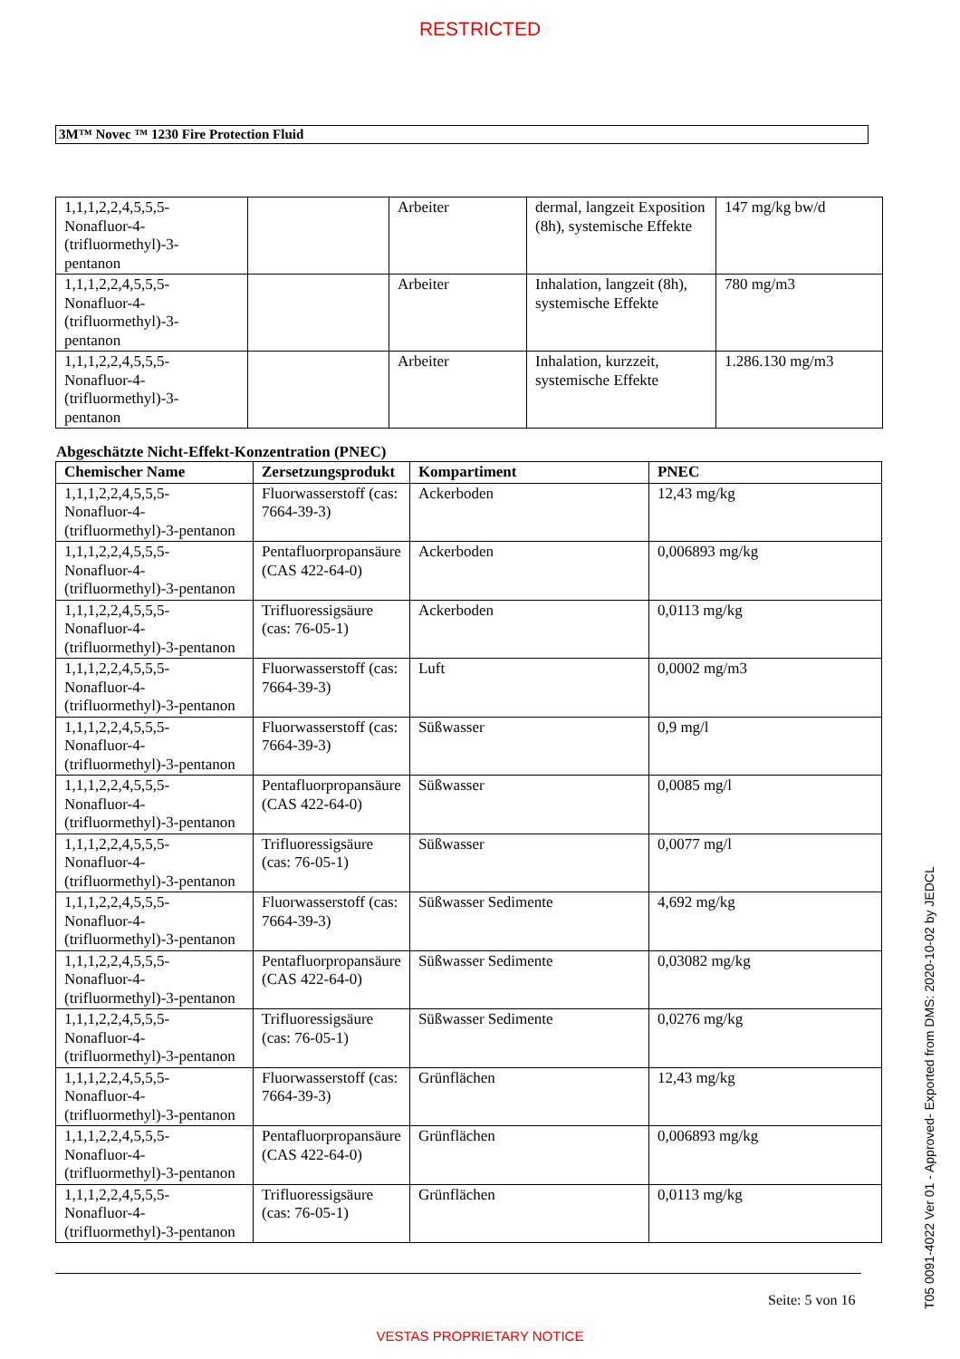RESTRICTED
3M™ Novec ™ 1230 Fire Protection Fluid
| 1,1,1,2,2,4,5,5,5- Nonafluor-4- (trifluormethyl)-3- pentanon | | Arbeiter | dermal, langzeit Exposition (8h), systemische Effekte | 147 mg/kg bw/d |
| 1,1,1,2,2,4,5,5,5- Nonafluor-4- (trifluormethyl)-3- pentanon | | Arbeiter | Inhalation, langzeit (8h), systemische Effekte | 780 mg/m3 |
| 1,1,1,2,2,4,5,5,5- Nonafluor-4- (trifluormethyl)-3- pentanon | | Arbeiter | Inhalation, kurzzeit, systemische Effekte | 1.286.130 mg/m3 |
Abgeschätzte Nicht-Effekt-Konzentration (PNEC)
| Chemischer Name | Zersetzungsprodukt | Kompartiment | PNEC |
| --- | --- | --- | --- |
| 1,1,1,2,2,4,5,5,5- Nonafluor-4- (trifluormethyl)-3-pentanon | Fluorwasserstoff (cas: 7664-39-3) | Ackerboden | 12,43 mg/kg |
| 1,1,1,2,2,4,5,5,5- Nonafluor-4- (trifluormethyl)-3-pentanon | Pentafluorpropansäure (CAS 422-64-0) | Ackerboden | 0,006893 mg/kg |
| 1,1,1,2,2,4,5,5,5- Nonafluor-4- (trifluormethyl)-3-pentanon | Trifluoressigsäure (cas: 76-05-1) | Ackerboden | 0,0113 mg/kg |
| 1,1,1,2,2,4,5,5,5- Nonafluor-4- (trifluormethyl)-3-pentanon | Fluorwasserstoff (cas: 7664-39-3) | Luft | 0,0002 mg/m3 |
| 1,1,1,2,2,4,5,5,5- Nonafluor-4- (trifluormethyl)-3-pentanon | Fluorwasserstoff (cas: 7664-39-3) | Süßwasser | 0,9 mg/l |
| 1,1,1,2,2,4,5,5,5- Nonafluor-4- (trifluormethyl)-3-pentanon | Pentafluorpropansäure (CAS 422-64-0) | Süßwasser | 0,0085 mg/l |
| 1,1,1,2,2,4,5,5,5- Nonafluor-4- (trifluormethyl)-3-pentanon | Trifluoressigsäure (cas: 76-05-1) | Süßwasser | 0,0077 mg/l |
| 1,1,1,2,2,4,5,5,5- Nonafluor-4- (trifluormethyl)-3-pentanon | Fluorwasserstoff (cas: 7664-39-3) | Süßwasser Sedimente | 4,692 mg/kg |
| 1,1,1,2,2,4,5,5,5- Nonafluor-4- (trifluormethyl)-3-pentanon | Pentafluorpropansäure (CAS 422-64-0) | Süßwasser Sedimente | 0,03082 mg/kg |
| 1,1,1,2,2,4,5,5,5- Nonafluor-4- (trifluormethyl)-3-pentanon | Trifluoressigsäure (cas: 76-05-1) | Süßwasser Sedimente | 0,0276 mg/kg |
| 1,1,1,2,2,4,5,5,5- Nonafluor-4- (trifluormethyl)-3-pentanon | Fluorwasserstoff (cas: 7664-39-3) | Grünflächen | 12,43 mg/kg |
| 1,1,1,2,2,4,5,5,5- Nonafluor-4- (trifluormethyl)-3-pentanon | Pentafluorpropansäure (CAS 422-64-0) | Grünflächen | 0,006893 mg/kg |
| 1,1,1,2,2,4,5,5,5- Nonafluor-4- (trifluormethyl)-3-pentanon | Trifluoressigsäure (cas: 76-05-1) | Grünflächen | 0,0113 mg/kg |
Seite: 5 von 16
VESTAS PROPRIETARY NOTICE
T05 0091-4022 Ver 01 - Approved- Exported from DMS: 2020-10-02 by JEDCL